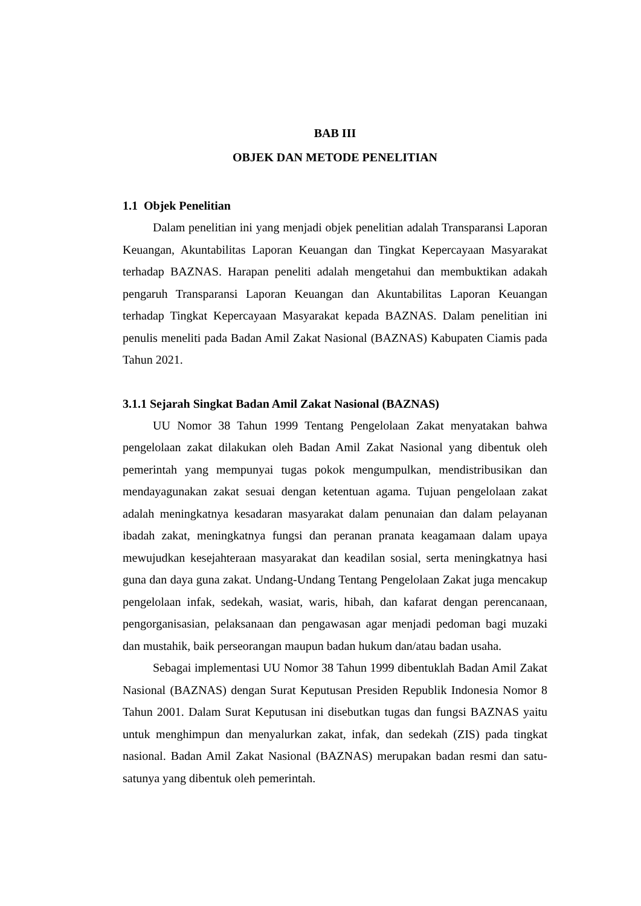BAB III
OBJEK DAN METODE PENELITIAN
1.1 Objek Penelitian
Dalam penelitian ini yang menjadi objek penelitian adalah Transparansi Laporan Keuangan, Akuntabilitas Laporan Keuangan dan Tingkat Kepercayaan Masyarakat terhadap BAZNAS. Harapan peneliti adalah mengetahui dan membuktikan adakah pengaruh Transparansi Laporan Keuangan dan Akuntabilitas Laporan Keuangan terhadap Tingkat Kepercayaan Masyarakat kepada BAZNAS. Dalam penelitian ini penulis meneliti pada Badan Amil Zakat Nasional (BAZNAS) Kabupaten Ciamis pada Tahun 2021.
3.1.1 Sejarah Singkat Badan Amil Zakat Nasional (BAZNAS)
UU Nomor 38 Tahun 1999 Tentang Pengelolaan Zakat menyatakan bahwa pengelolaan zakat dilakukan oleh Badan Amil Zakat Nasional yang dibentuk oleh pemerintah yang mempunyai tugas pokok mengumpulkan, mendistribusikan dan mendayagunakan zakat sesuai dengan ketentuan agama. Tujuan pengelolaan zakat adalah meningkatnya kesadaran masyarakat dalam penunaian dan dalam pelayanan ibadah zakat, meningkatnya fungsi dan peranan pranata keagamaan dalam upaya mewujudkan kesejahteraan masyarakat dan keadilan sosial, serta meningkatnya hasi guna dan daya guna zakat. Undang-Undang Tentang Pengelolaan Zakat juga mencakup pengelolaan infak, sedekah, wasiat, waris, hibah, dan kafarat dengan perencanaan, pengorganisasian, pelaksanaan dan pengawasan agar menjadi pedoman bagi muzaki dan mustahik, baik perseorangan maupun badan hukum dan/atau badan usaha.
Sebagai implementasi UU Nomor 38 Tahun 1999 dibentuklah Badan Amil Zakat Nasional (BAZNAS) dengan Surat Keputusan Presiden Republik Indonesia Nomor 8 Tahun 2001. Dalam Surat Keputusan ini disebutkan tugas dan fungsi BAZNAS yaitu untuk menghimpun dan menyalurkan zakat, infak, dan sedekah (ZIS) pada tingkat nasional. Badan Amil Zakat Nasional (BAZNAS) merupakan badan resmi dan satu-satunya yang dibentuk oleh pemerintah.